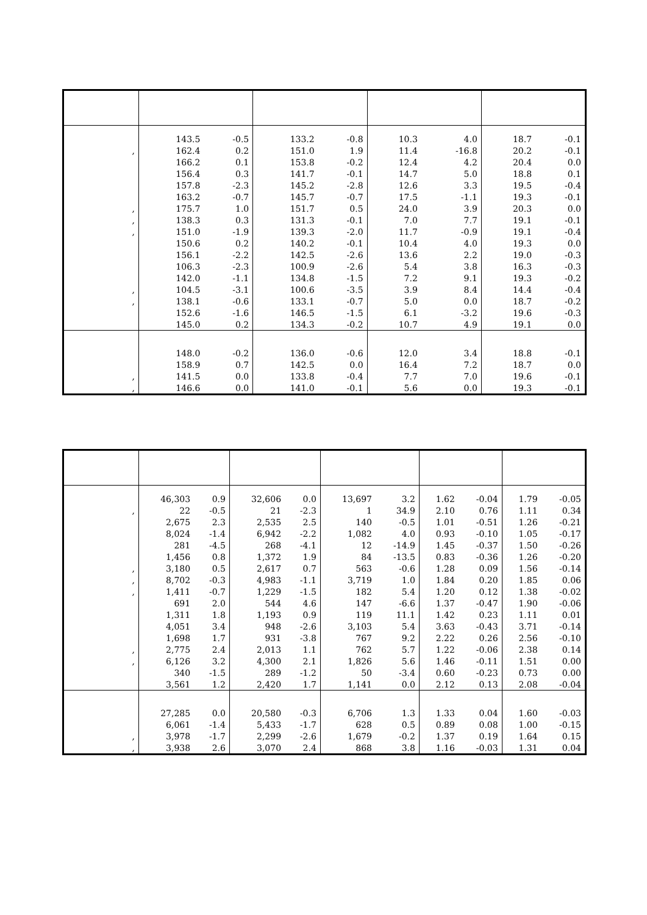| | 143.5 | -0.5 | 133.2 | -0.8 | 10.3 | 4.0 | 18.7 | -0.1 |
| , | 162.4 | 0.2 | 151.0 | 1.9 | 11.4 | -16.8 | 20.2 | -0.1 |
| | 166.2 | 0.1 | 153.8 | -0.2 | 12.4 | 4.2 | 20.4 | 0.0 |
| | 156.4 | 0.3 | 141.7 | -0.1 | 14.7 | 5.0 | 18.8 | 0.1 |
| | 157.8 | -2.3 | 145.2 | -2.8 | 12.6 | 3.3 | 19.5 | -0.4 |
| | 163.2 | -0.7 | 145.7 | -0.7 | 17.5 | -1.1 | 19.3 | -0.1 |
| , | 175.7 | 1.0 | 151.7 | 0.5 | 24.0 | 3.9 | 20.3 | 0.0 |
| , | 138.3 | 0.3 | 131.3 | -0.1 | 7.0 | 7.7 | 19.1 | -0.1 |
| , | 151.0 | -1.9 | 139.3 | -2.0 | 11.7 | -0.9 | 19.1 | -0.4 |
| | 150.6 | 0.2 | 140.2 | -0.1 | 10.4 | 4.0 | 19.3 | 0.0 |
| | 156.1 | -2.2 | 142.5 | -2.6 | 13.6 | 2.2 | 19.0 | -0.3 |
| | 106.3 | -2.3 | 100.9 | -2.6 | 5.4 | 3.8 | 16.3 | -0.3 |
| | 142.0 | -1.1 | 134.8 | -1.5 | 7.2 | 9.1 | 19.3 | -0.2 |
| , | 104.5 | -3.1 | 100.6 | -3.5 | 3.9 | 8.4 | 14.4 | -0.4 |
| , | 138.1 | -0.6 | 133.1 | -0.7 | 5.0 | 0.0 | 18.7 | -0.2 |
| | 152.6 | -1.6 | 146.5 | -1.5 | 6.1 | -3.2 | 19.6 | -0.3 |
| | 145.0 | 0.2 | 134.3 | -0.2 | 10.7 | 4.9 | 19.1 | 0.0 |
| | 148.0 | -0.2 | 136.0 | -0.6 | 12.0 | 3.4 | 18.8 | -0.1 |
| | 158.9 | 0.7 | 142.5 | 0.0 | 16.4 | 7.2 | 18.7 | 0.0 |
| , | 141.5 | 0.0 | 133.8 | -0.4 | 7.7 | 7.0 | 19.6 | -0.1 |
| , | 146.6 | 0.0 | 141.0 | -0.1 | 5.6 | 0.0 | 19.3 | -0.1 |
| | 46,303 | 0.9 | 32,606 | 0.0 | 13,697 | 3.2 | 1.62 | -0.04 | 1.79 | -0.05 |
| , | 22 | -0.5 | 21 | -2.3 | 1 | 34.9 | 2.10 | 0.76 | 1.11 | 0.34 |
| | 2,675 | 2.3 | 2,535 | 2.5 | 140 | -0.5 | 1.01 | -0.51 | 1.26 | -0.21 |
| | 8,024 | -1.4 | 6,942 | -2.2 | 1,082 | 4.0 | 0.93 | -0.10 | 1.05 | -0.17 |
| | 281 | -4.5 | 268 | -4.1 | 12 | -14.9 | 1.45 | -0.37 | 1.50 | -0.26 |
| | 1,456 | 0.8 | 1,372 | 1.9 | 84 | -13.5 | 0.83 | -0.36 | 1.26 | -0.20 |
| , | 3,180 | 0.5 | 2,617 | 0.7 | 563 | -0.6 | 1.28 | 0.09 | 1.56 | -0.14 |
| , | 8,702 | -0.3 | 4,983 | -1.1 | 3,719 | 1.0 | 1.84 | 0.20 | 1.85 | 0.06 |
| , | 1,411 | -0.7 | 1,229 | -1.5 | 182 | 5.4 | 1.20 | 0.12 | 1.38 | -0.02 |
| | 691 | 2.0 | 544 | 4.6 | 147 | -6.6 | 1.37 | -0.47 | 1.90 | -0.06 |
| | 1,311 | 1.8 | 1,193 | 0.9 | 119 | 11.1 | 1.42 | 0.23 | 1.11 | 0.01 |
| | 4,051 | 3.4 | 948 | -2.6 | 3,103 | 5.4 | 3.63 | -0.43 | 3.71 | -0.14 |
| | 1,698 | 1.7 | 931 | -3.8 | 767 | 9.2 | 2.22 | 0.26 | 2.56 | -0.10 |
| , | 2,775 | 2.4 | 2,013 | 1.1 | 762 | 5.7 | 1.22 | -0.06 | 2.38 | 0.14 |
| , | 6,126 | 3.2 | 4,300 | 2.1 | 1,826 | 5.6 | 1.46 | -0.11 | 1.51 | 0.00 |
| | 340 | -1.5 | 289 | -1.2 | 50 | -3.4 | 0.60 | -0.23 | 0.73 | 0.00 |
| | 3,561 | 1.2 | 2,420 | 1.7 | 1,141 | 0.0 | 2.12 | 0.13 | 2.08 | -0.04 |
| | 27,285 | 0.0 | 20,580 | -0.3 | 6,706 | 1.3 | 1.33 | 0.04 | 1.60 | -0.03 |
| | 6,061 | -1.4 | 5,433 | -1.7 | 628 | 0.5 | 0.89 | 0.08 | 1.00 | -0.15 |
| , | 3,978 | -1.7 | 2,299 | -2.6 | 1,679 | -0.2 | 1.37 | 0.19 | 1.64 | 0.15 |
| , | 3,938 | 2.6 | 3,070 | 2.4 | 868 | 3.8 | 1.16 | -0.03 | 1.31 | 0.04 |